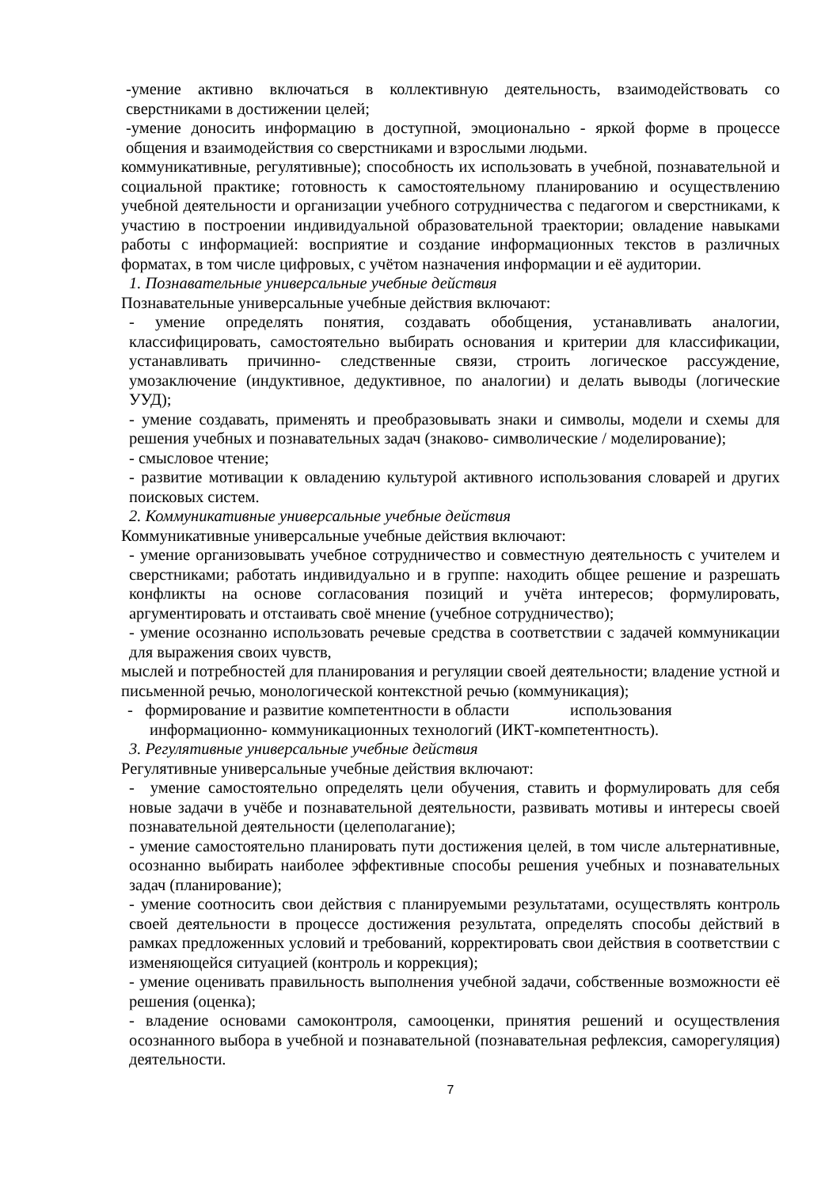-умение активно включаться в коллективную деятельность, взаимодействовать со сверстниками в достижении целей;
-умение доносить информацию в доступной, эмоционально - яркой форме в процессе общения и взаимодействия со сверстниками и взрослыми людьми.
коммуникативные, регулятивные); способность их использовать в учебной, познавательной и социальной практике; готовность к самостоятельному планированию и осуществлению учебной деятельности и организации учебного сотрудничества с педагогом и сверстниками, к участию в построении индивидуальной образовательной траектории; овладение навыками работы с информацией: восприятие и создание информационных текстов в различных форматах, в том числе цифровых, с учётом назначения информации и её аудитории.
1. Познавательные универсальные учебные действия
Познавательные универсальные учебные действия включают:
- умение определять понятия, создавать обобщения, устанавливать аналогии, классифицировать, самостоятельно выбирать основания и критерии для классификации, устанавливать причинно- следственные связи, строить логическое рассуждение, умозаключение (индуктивное, дедуктивное, по аналогии) и делать выводы (логические УУД);
- умение создавать, применять и преобразовывать знаки и символы, модели и схемы для решения учебных и познавательных задач (знаково- символические / моделирование);
- смысловое чтение;
- развитие мотивации к овладению культурой активного использования словарей и других поисковых систем.
2. Коммуникативные универсальные учебные действия
Коммуникативные универсальные учебные действия включают:
- умение организовывать учебное сотрудничество и совместную деятельность с учителем и сверстниками; работать индивидуально и в группе: находить общее решение и разрешать конфликты на основе согласования позиций и учёта интересов; формулировать, аргументировать и отстаивать своё мнение (учебное сотрудничество);
- умение осознанно использовать речевые средства в соответствии с задачей коммуникации для выражения своих чувств,
мыслей и потребностей для планирования и регуляции своей деятельности; владение устной и письменной речью, монологической контекстной речью (коммуникация);
- формирование и развитие компетентности в области использования информационно- коммуникационных технологий (ИКТ-компетентность).
3. Регулятивные универсальные учебные действия
Регулятивные универсальные учебные действия включают:
- умение самостоятельно определять цели обучения, ставить и формулировать для себя новые задачи в учёбе и познавательной деятельности, развивать мотивы и интересы своей познавательной деятельности (целеполагание);
- умение самостоятельно планировать пути достижения целей, в том числе альтернативные, осознанно выбирать наиболее эффективные способы решения учебных и познавательных задач (планирование);
- умение соотносить свои действия с планируемыми результатами, осуществлять контроль своей деятельности в процессе достижения результата, определять способы действий в рамках предложенных условий и требований, корректировать свои действия в соответствии с изменяющейся ситуацией (контроль и коррекция);
- умение оценивать правильность выполнения учебной задачи, собственные возможности её решения (оценка);
- владение основами самоконтроля, самооценки, принятия решений и осуществления осознанного выбора в учебной и познавательной (познавательная рефлексия, саморегуляция) деятельности.
7